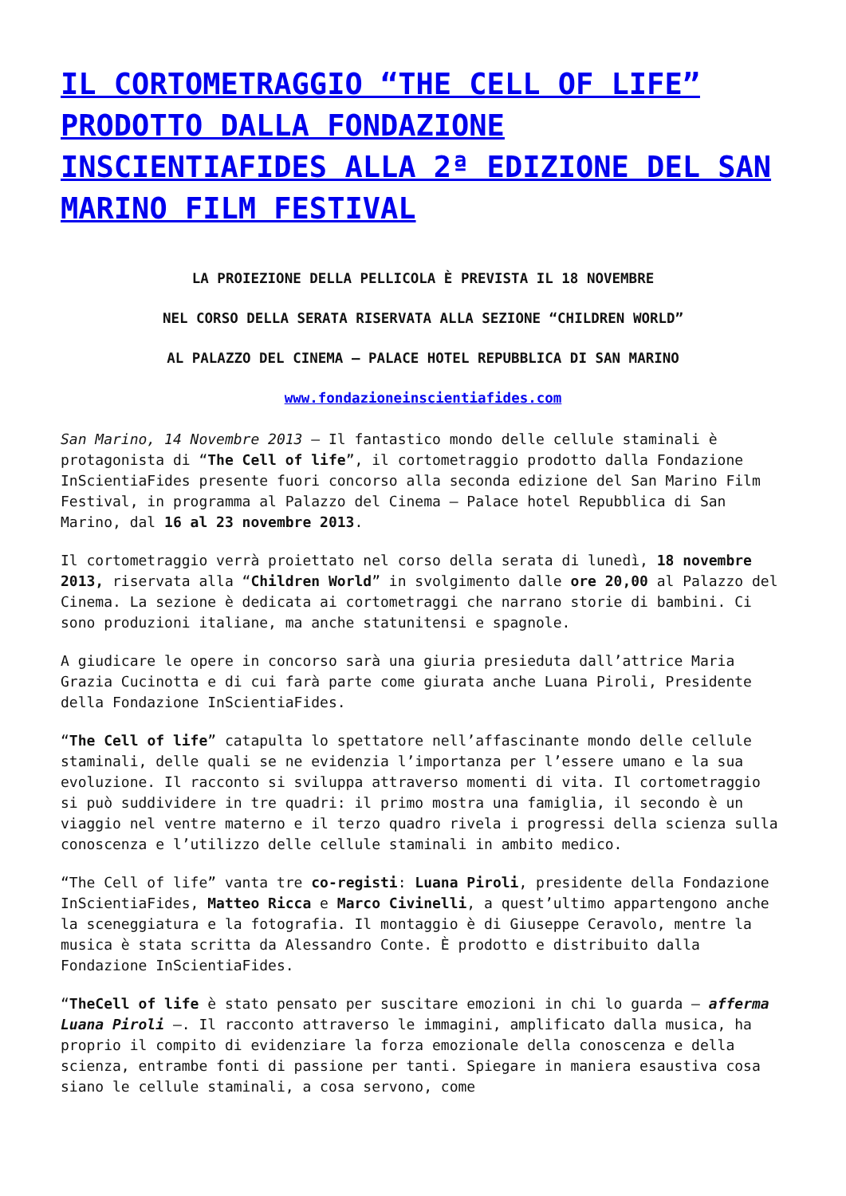IL CORTOMETRAGGIO “THE CELL OF LIFE” PRODOTTO DALLA FONDAZIONE INSCIENTIAFIDES ALLA 2ª EDIZIONE DEL SAN MARINO FILM FESTIVAL
LA PROIEZIONE DELLA PELLICOLA È PREVISTA IL 18 NOVEMBRE
NEL CORSO DELLA SERATA RISERVATA ALLA SEZIONE “CHILDREN WORLD”
AL PALAZZO DEL CINEMA – PALACE HOTEL REPUBBLICA DI SAN MARINO
www.fondazioneinscientiafides.com
San Marino, 14 Novembre 2013 – Il fantastico mondo delle cellule staminali è protagonista di “The Cell of life”, il cortometraggio prodotto dalla Fondazione InScientiaFides presente fuori concorso alla seconda edizione del San Marino Film Festival, in programma al Palazzo del Cinema – Palace hotel Repubblica di San Marino, dal 16 al 23 novembre 2013.
Il cortometraggio verrà proiettato nel corso della serata di lunedì, 18 novembre 2013, riservata alla “Children World” in svolgimento dalle ore 20,00 al Palazzo del Cinema. La sezione è dedicata ai cortometraggi che narrano storie di bambini. Ci sono produzioni italiane, ma anche statunitensi e spagnole.
A giudicare le opere in concorso sarà una giuria presieduta dall’attrice Maria Grazia Cucinotta e di cui farà parte come giurata anche Luana Piroli, Presidente della Fondazione InScientiaFides.
“The Cell of life” catapulta lo spettatore nell’affascinante mondo delle cellule staminali, delle quali se ne evidenzia l’importanza per l’essere umano e la sua evoluzione. Il racconto si sviluppa attraverso momenti di vita. Il cortometraggio si può suddividere in tre quadri: il primo mostra una famiglia, il secondo è un viaggio nel ventre materno e il terzo quadro rivela i progressi della scienza sulla conoscenza e l’utilizzo delle cellule staminali in ambito medico.
“The Cell of life” vanta tre co-registi: Luana Piroli, presidente della Fondazione InScientiaFides, Matteo Ricca e Marco Civinelli, a quest’ultimo appartengono anche la sceneggiatura e la fotografia. Il montaggio è di Giuseppe Ceravolo, mentre la musica è stata scritta da Alessandro Conte. È prodotto e distribuito dalla Fondazione InScientiaFides.
“TheCell of life è stato pensato per suscitare emozioni in chi lo guarda – afferma Luana Piroli –. Il racconto attraverso le immagini, amplificato dalla musica, ha proprio il compito di evidenziare la forza emozionale della conoscenza e della scienza, entrambe fonti di passione per tanti. Spiegare in maniera esaustiva cosa siano le cellule staminali, a cosa servono, come